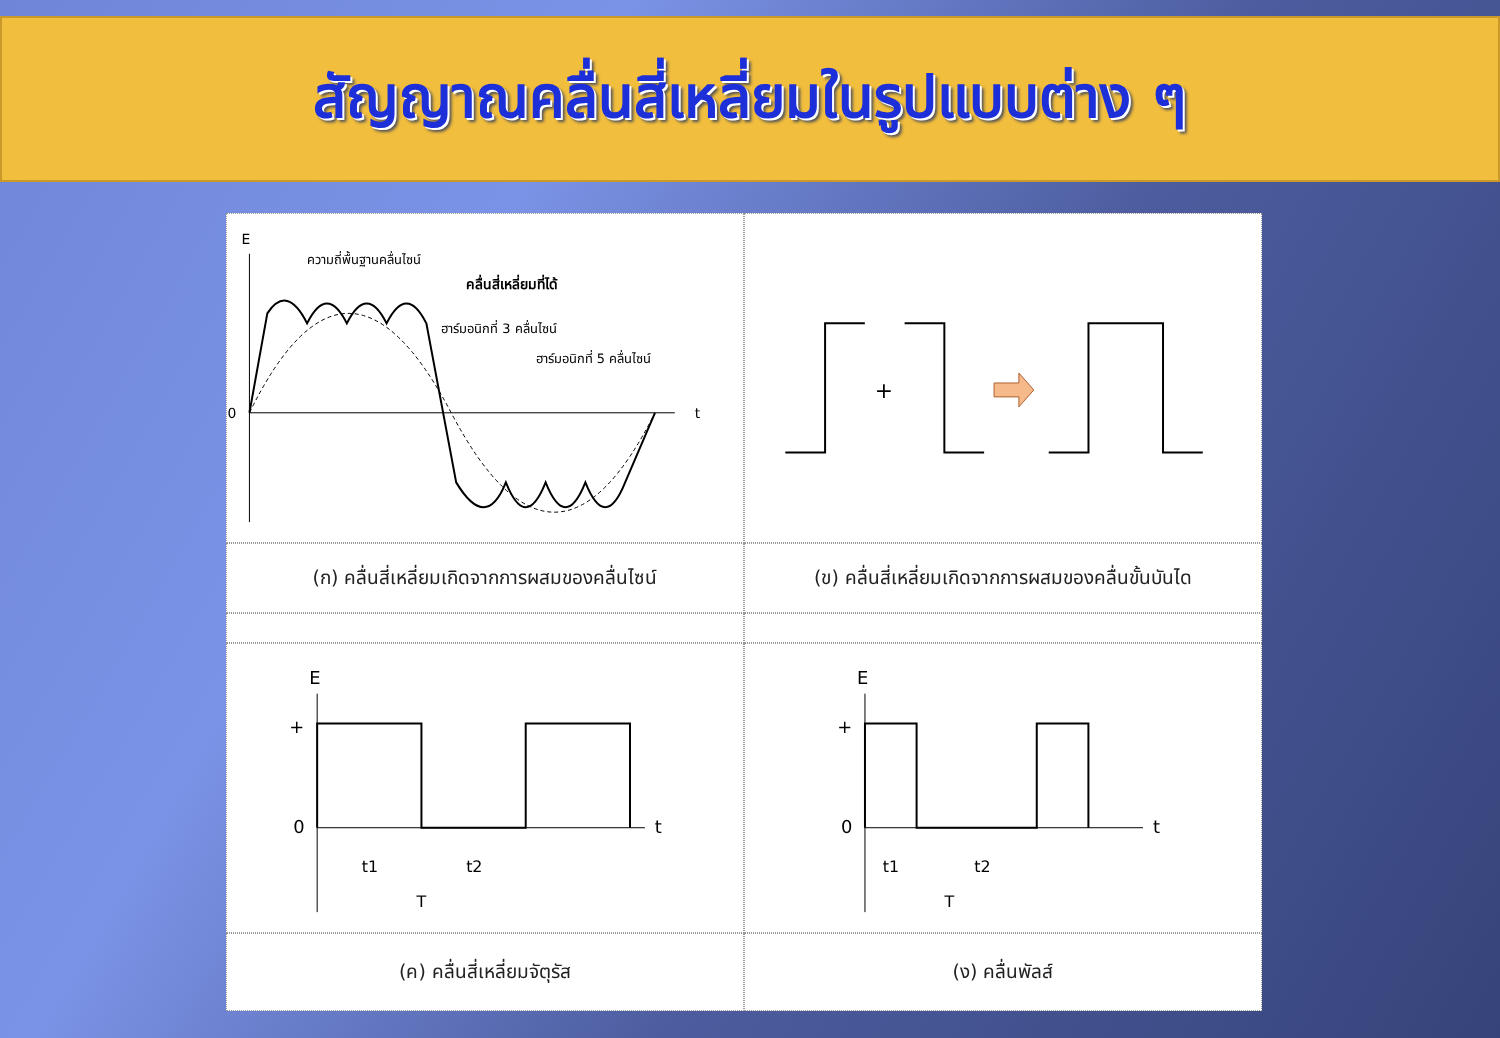สัญญาณคลื่นสี่เหลี่ยมในรูปแบบต่าง ๆ
E
0
t
ความถี่พื้นฐานคลื่นไซน์
คลื่นสี่เหลี่ยมที่ได้
ฮาร์มอนิกที่ 3 คลื่นไซน์
ฮาร์มอนิกที่ 5 คลื่นไซน์
+
(ก) คลื่นสี่เหลี่ยมเกิดจากการผสมของคลื่นไซน์
(ข) คลื่นสี่เหลี่ยมเกิดจากการผสมของคลื่นขั้นบันได
E
+
0
t
t1
t2
T
E
+
0
t
t1
t2
T
(ค) คลื่นสี่เหลี่ยมจัตุรัส
(ง) คลื่นพัลส์